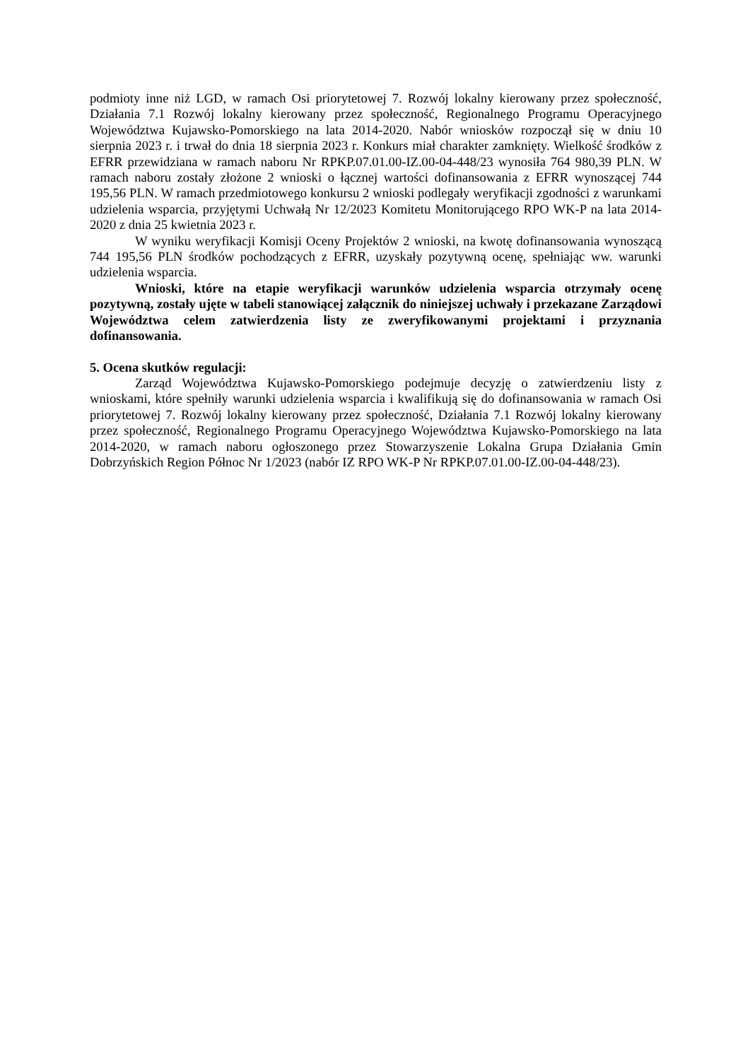podmioty inne niż LGD, w ramach Osi priorytetowej 7. Rozwój lokalny kierowany przez społeczność, Działania 7.1 Rozwój lokalny kierowany przez społeczność, Regionalnego Programu Operacyjnego Województwa Kujawsko-Pomorskiego na lata 2014-2020. Nabór wniosków rozpoczął się w dniu 10 sierpnia 2023 r. i trwał do dnia 18 sierpnia 2023 r. Konkurs miał charakter zamknięty. Wielkość środków z EFRR przewidziana w ramach naboru Nr RPKP.07.01.00-IZ.00-04-448/23 wynosiła 764 980,39 PLN. W ramach naboru zostały złożone 2 wnioski o łącznej wartości dofinansowania z EFRR wynoszącej 744 195,56 PLN. W ramach przedmiotowego konkursu 2 wnioski podlegały weryfikacji zgodności z warunkami udzielenia wsparcia, przyjętymi Uchwałą Nr 12/2023 Komitetu Monitorującego RPO WK-P na lata 2014-2020 z dnia 25 kwietnia 2023 r.
W wyniku weryfikacji Komisji Oceny Projektów 2 wnioski, na kwotę dofinansowania wynoszącą 744 195,56 PLN środków pochodzących z EFRR, uzyskały pozytywną ocenę, spełniając ww. warunki udzielenia wsparcia.
Wnioski, które na etapie weryfikacji warunków udzielenia wsparcia otrzymały ocenę pozytywną, zostały ujęte w tabeli stanowiącej załącznik do niniejszej uchwały i przekazane Zarządowi Województwa celem zatwierdzenia listy ze zweryfikowanymi projektami i przyznania dofinansowania.
5. Ocena skutków regulacji:
Zarząd Województwa Kujawsko-Pomorskiego podejmuje decyzję o zatwierdzeniu listy z wnioskami, które spełniły warunki udzielenia wsparcia i kwalifikują się do dofinansowania w ramach Osi priorytetowej 7. Rozwój lokalny kierowany przez społeczność, Działania 7.1 Rozwój lokalny kierowany przez społeczność, Regionalnego Programu Operacyjnego Województwa Kujawsko-Pomorskiego na lata 2014-2020, w ramach naboru ogłoszonego przez Stowarzyszenie Lokalna Grupa Działania Gmin Dobrzyńskich Region Północ Nr 1/2023 (nabór IZ RPO WK-P Nr RPKP.07.01.00-IZ.00-04-448/23).